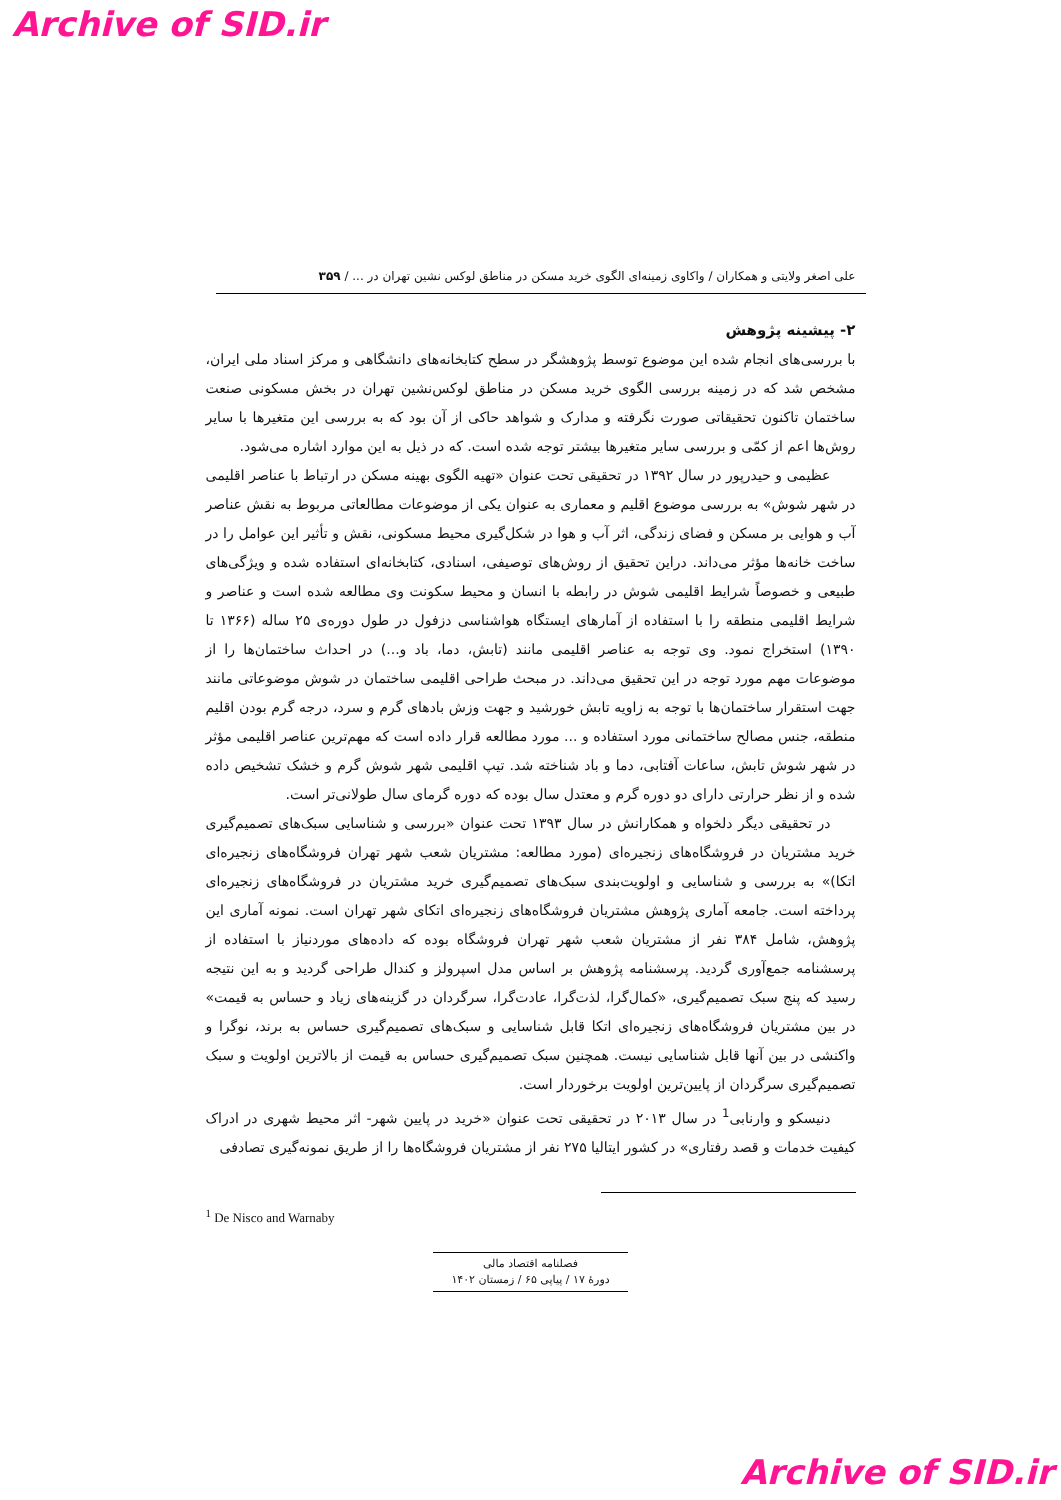Archive of SID.ir
علی اصغر ولایتی و همکاران / واکاوی زمینه‌ای الگوی خرید مسکن در مناطق لوکس نشین تهران در ... / ۳۵۹
۲- پیشینه پژوهش
با بررسی‌های انجام شده این موضوع توسط پژوهشگر در سطح کتابخانه‌های دانشگاهی و مرکز اسناد ملی ایران، مشخص شد که در زمینه بررسی الگوی خرید مسکن در مناطق لوکس‌نشین تهران در بخش مسکونی صنعت ساختمان تاکنون تحقیقاتی صورت نگرفته و مدارک و شواهد حاکی از آن بود که به بررسی این متغیرها با سایر روش‌ها اعم از کمّی و بررسی سایر متغیرها بیشتر توجه شده است. که در ذیل به این موارد اشاره می‌شود.
عظیمی و حیدرپور در سال ۱۳۹۲ در تحقیقی تحت عنوان «تهیه الگوی بهینه مسکن در ارتباط با عناصر اقلیمی در شهر شوش» به بررسی موضوع اقلیم و معماری به عنوان یکی از موضوعات مطالعاتی مربوط به نقش عناصر آب و هوایی بر مسکن و فضای زندگی، اثر آب و هوا در شکل‌گیری محیط مسکونی، نقش و تأثیر این عوامل را در ساخت خانه‌ها مؤثر می‌داند. دراین تحقیق از روش‌های توصیفی، اسنادی، کتابخانه‌ای استفاده شده و ویژگی‌های طبیعی و خصوصاً شرایط اقلیمی شوش در رابطه با انسان و محیط سکونت وی مطالعه شده است و عناصر و شرایط اقلیمی منطقه را با استفاده از آمارهای ایستگاه هواشناسی دزفول در طول دوره‌ی ۲۵ ساله (۱۳۶۶ تا ۱۳۹۰) استخراج نمود. وی توجه به عناصر اقلیمی مانند (تابش، دما، باد و...) در احداث ساختمان‌ها را از موضوعات مهم مورد توجه در این تحقیق می‌داند. در مبحث طراحی اقلیمی ساختمان در شوش موضوعاتی مانند جهت استقرار ساختمان‌ها با توجه به زاویه تابش خورشید و جهت وزش بادهای گرم و سرد، درجه گرم بودن اقلیم منطقه، جنس مصالح ساختمانی مورد استفاده و ... مورد مطالعه قرار داده است که مهم‌ترین عناصر اقلیمی مؤثر در شهر شوش تابش، ساعات آفتابی، دما و باد شناخته شد. تیپ اقلیمی شهر شوش گرم و خشک تشخیص داده شده و از نظر حرارتی دارای دو دوره گرم و معتدل سال بوده که دوره گرمای سال طولانی‌تر است.
در تحقیقی دیگر دلخواه و همکارانش در سال ۱۳۹۳ تحت عنوان «بررسی و شناسایی سبک‌های تصمیم‌گیری خرید مشتریان در فروشگاه‌های زنجیره‌ای (مورد مطالعه: مشتریان شعب شهر تهران فروشگاه‌های زنجیره‌ای اتکا)» به بررسی و شناسایی و اولویت‌بندی سبک‌های تصمیم‌گیری خرید مشتریان در فروشگاه‌های زنجیره‌ای پرداخته است. جامعه آماری پژوهش مشتریان فروشگاه‌های زنجیره‌ای اتکای شهر تهران است. نمونه آماری این پژوهش، شامل ۳۸۴ نفر از مشتریان شعب شهر تهران فروشگاه بوده که داده‌های موردنیاز با استفاده از پرسشنامه جمع‌آوری گردید. پرسشنامه پژوهش بر اساس مدل اسپرولز و کندال طراحی گردید و به این نتیجه رسید که پنج سبک تصمیم‌گیری، «کمال‌گرا، لذت‌گرا، عادت‌گرا، سرگردان در گزینه‌های زیاد و حساس به قیمت» در بین مشتریان فروشگاه‌های زنجیره‌ای اتکا قابل شناسایی و سبک‌های تصمیم‌گیری حساس به برند، نوگرا و واکنشی در بین آنها قابل شناسایی نیست. همچنین سبک تصمیم‌گیری حساس به قیمت از بالاترین اولویت و سبک تصمیم‌گیری سرگردان از پایین‌ترین اولویت برخوردار است.
دنیسکو و وارنابی<sup>1</sup> در سال ۲۰۱۳ در تحقیقی تحت عنوان «خرید در پایین شهر- اثر محیط شهری در ادراک کیفیت خدمات و قصد رفتاری» در کشور ایتالیا ۲۷۵ نفر از مشتریان فروشگاه‌ها را از طریق نمونه‌گیری تصادفی
<sup>1</sup> De Nisco and Warnaby
فصلنامه اقتصاد مالی
دورهٔ ۱۷ / پیاپی ۶۵ / زمستان ۱۴۰۲
Archive of SID.ir